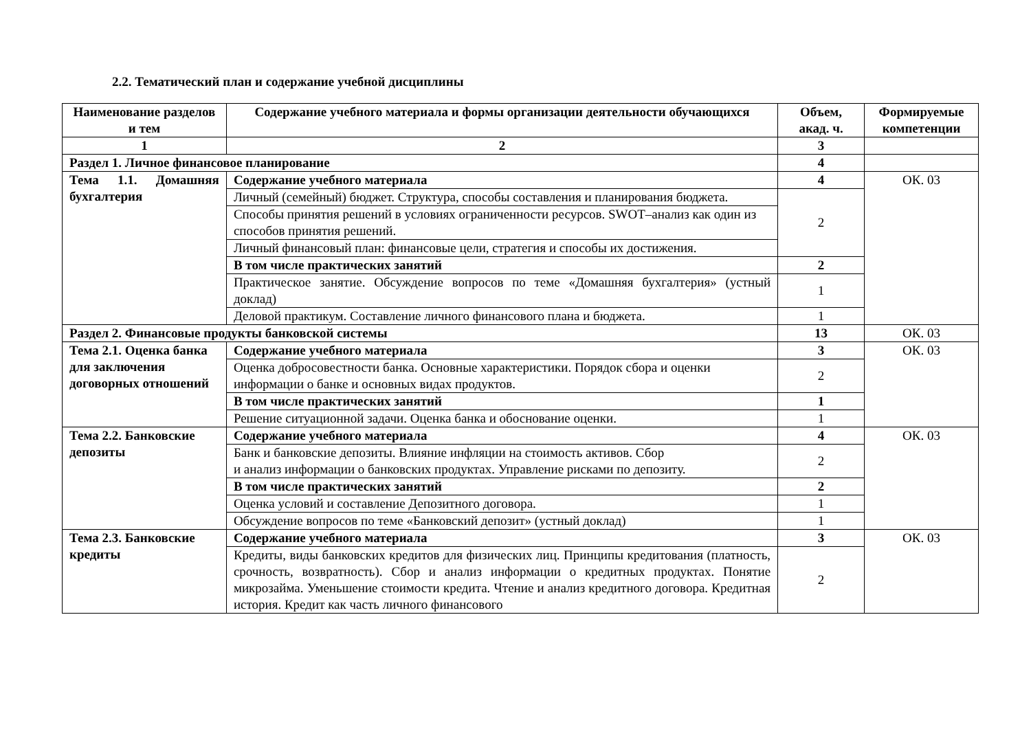2.2. Тематический план и содержание учебной дисциплины
| Наименование разделов и тем | Содержание учебного материала и формы организации деятельности обучающихся | Объем, акад. ч. | Формируемые компетенции |
| --- | --- | --- | --- |
| 1 | 2 | 3 | |
| Раздел 1. Личное финансовое планирование | | 4 | |
| Тема 1.1. Домашняя бухгалтерия | Содержание учебного материала | 4 | ОК. 03 |
| | Личный (семейный) бюджет. Структура, способы составления и планирования бюджета. | 2 | |
| | Способы принятия решений в условиях ограниченности ресурсов. SWOT–анализ как один из способов принятия решений. | | |
| | Личный финансовый план: финансовые цели, стратегия и способы их достижения. | | |
| | В том числе практических занятий | 2 | |
| | Практическое занятие. Обсуждение вопросов по теме «Домашняя бухгалтерия» (устный доклад) | 1 | |
| | Деловой практикум. Составление личного финансового плана и бюджета. | 1 | |
| Раздел 2. Финансовые продукты банковской системы | | 13 | ОК. 03 |
| Тема 2.1. Оценка банка для заключения договорных отношений | Содержание учебного материала | 3 | ОК. 03 |
| | Оценка добросовестности банка. Основные характеристики. Порядок сбора и оценки информации о банке и основных видах продуктов. | 2 | |
| | В том числе практических занятий | 1 | |
| | Решение ситуационной задачи. Оценка банка и обоснование оценки. | 1 | |
| Тема 2.2. Банковские депозиты | Содержание учебного материала | 4 | ОК. 03 |
| | Банк и банковские депозиты. Влияние инфляции на стоимость активов. Сбор и анализ информации о банковских продуктах. Управление рисками по депозиту. | 2 | |
| | В том числе практических занятий | 2 | |
| | Оценка условий и составление Депозитного договора. | 1 | |
| | Обсуждение вопросов по теме «Банковский депозит» (устный доклад) | 1 | |
| Тема 2.3. Банковские кредиты | Содержание учебного материала | 3 | ОК. 03 |
| | Кредиты, виды банковских кредитов для физических лиц. Принципы кредитования (платность, срочность, возвратность). Сбор и анализ информации о кредитных продуктах. Понятие микрозайма. Уменьшение стоимости кредита. Чтение и анализ кредитного договора. Кредитная история. Кредит как часть личного финансового | 2 | |